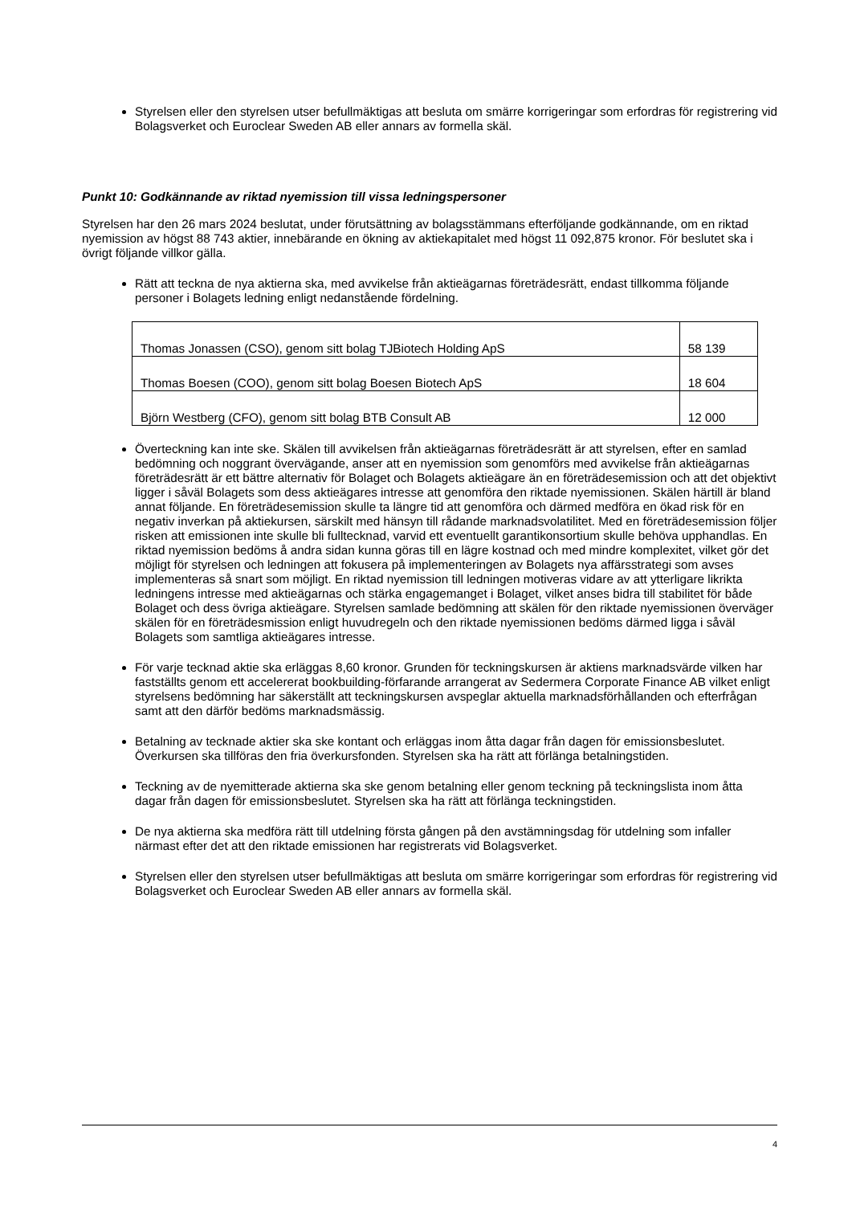Styrelsen eller den styrelsen utser befullmäktigas att besluta om smärre korrigeringar som erfordras för registrering vid Bolagsverket och Euroclear Sweden AB eller annars av formella skäl.
Punkt 10: Godkännande av riktad nyemission till vissa ledningspersoner
Styrelsen har den 26 mars 2024 beslutat, under förutsättning av bolagsstämmans efterföljande godkännande, om en riktad nyemission av högst 88 743 aktier, innebärande en ökning av aktiekapitalet med högst 11 092,875 kronor. För beslutet ska i övrigt följande villkor gälla.
Rätt att teckna de nya aktierna ska, med avvikelse från aktieägarnas företrädesrätt, endast tillkomma följande personer i Bolagets ledning enligt nedanstående fördelning.
| Thomas Jonassen (CSO), genom sitt bolag TJBiotech Holding ApS | 58 139 |
| Thomas Boesen (COO), genom sitt bolag Boesen Biotech ApS | 18 604 |
| Björn Westberg (CFO), genom sitt bolag BTB Consult AB | 12 000 |
Överteckning kan inte ske. Skälen till avvikelsen från aktieägarnas företrädesrätt är att styrelsen, efter en samlad bedömning och noggrant övervägande, anser att en nyemission som genomförs med avvikelse från aktieägarnas företrädesrätt är ett bättre alternativ för Bolaget och Bolagets aktieägare än en företrädesemission och att det objektivt ligger i såväl Bolagets som dess aktieägares intresse att genomföra den riktade nyemissionen. Skälen härtill är bland annat följande. En företrädesemission skulle ta längre tid att genomföra och därmed medföra en ökad risk för en negativ inverkan på aktiekursen, särskilt med hänsyn till rådande marknadsvolatilitet. Med en företrädesemission följer risken att emissionen inte skulle bli fulltecknad, varvid ett eventuellt garantikonsortium skulle behöva upphandlas. En riktad nyemission bedöms å andra sidan kunna göras till en lägre kostnad och med mindre komplexitet, vilket gör det möjligt för styrelsen och ledningen att fokusera på implementeringen av Bolagets nya affärsstrategi som avses implementeras så snart som möjligt. En riktad nyemission till ledningen motiveras vidare av att ytterligare likrikta ledningens intresse med aktieägarnas och stärka engagemanget i Bolaget, vilket anses bidra till stabilitet för både Bolaget och dess övriga aktieägare. Styrelsen samlade bedömning att skälen för den riktade nyemissionen överväger skälen för en företrädesmission enligt huvudregeln och den riktade nyemissionen bedöms därmed ligga i såväl Bolagets som samtliga aktieägares intresse.
För varje tecknad aktie ska erläggas 8,60 kronor. Grunden för teckningskursen är aktiens marknadsvärde vilken har fastställts genom ett accelererat bookbuilding-förfarande arrangerat av Sedermera Corporate Finance AB vilket enligt styrelsens bedömning har säkerställt att teckningskursen avspeglar aktuella marknadsförhållanden och efterfrågan samt att den därför bedöms marknadsmässig.
Betalning av tecknade aktier ska ske kontant och erläggas inom åtta dagar från dagen för emissionsbeslutet. Överkursen ska tillföras den fria överkursfonden. Styrelsen ska ha rätt att förlänga betalningstiden.
Teckning av de nyemitterade aktierna ska ske genom betalning eller genom teckning på teckningslista inom åtta dagar från dagen för emissionsbeslutet. Styrelsen ska ha rätt att förlänga teckningstiden.
De nya aktierna ska medföra rätt till utdelning första gången på den avstämningsdag för utdelning som infaller närmast efter det att den riktade emissionen har registrerats vid Bolagsverket.
Styrelsen eller den styrelsen utser befullmäktigas att besluta om smärre korrigeringar som erfordras för registrering vid Bolagsverket och Euroclear Sweden AB eller annars av formella skäl.
4